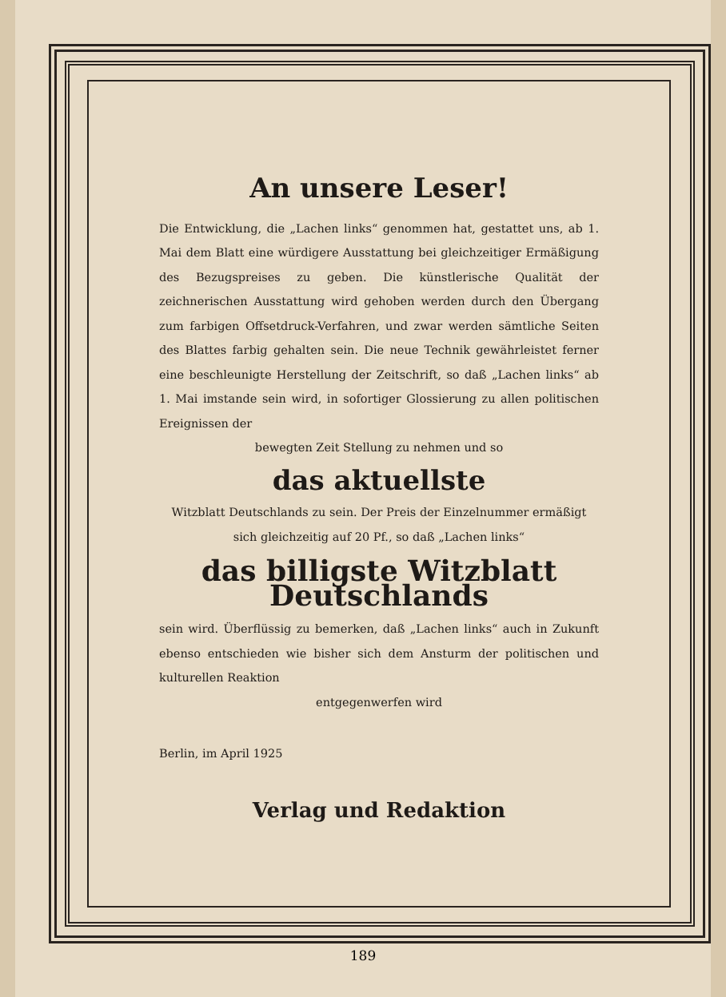An unsere Leser!
Die Entwicklung, die „Lachen links“ genommen hat, gestattet uns, ab 1. Mai dem Blatt eine würdigere Ausstattung bei gleichzeitiger Ermäßigung des Bezugspreises zu geben. Die künstlerische Qualität der zeichnerischen Ausstattung wird gehoben werden durch den Übergang zum farbigen Offsetdruck-Verfahren, und zwar werden sämtliche Seiten des Blattes farbig gehalten sein. Die neue Technik gewährleistet ferner eine beschleunigte Herstellung der Zeitschrift, so daß „Lachen links“ ab 1. Mai imstande sein wird, in sofortiger Glossierung zu allen politischen Ereignissen der
bewegten Zeit Stellung zu nehmen und so
das aktuellste
Witzblatt Deutschlands zu sein. Der Preis der Einzelnummer ermäßigt sich gleichzeitig auf 20 Pf., so daß „Lachen links“
das billigste Witzblatt Deutschlands
sein wird. Überflüssig zu bemerken, daß „Lachen links“ auch in Zukunft ebenso entschieden wie bisher sich dem Ansturm der politischen und kulturellen Reaktion
entgegenwerfen wird
Berlin, im April 1925
Verlag und Redaktion
189